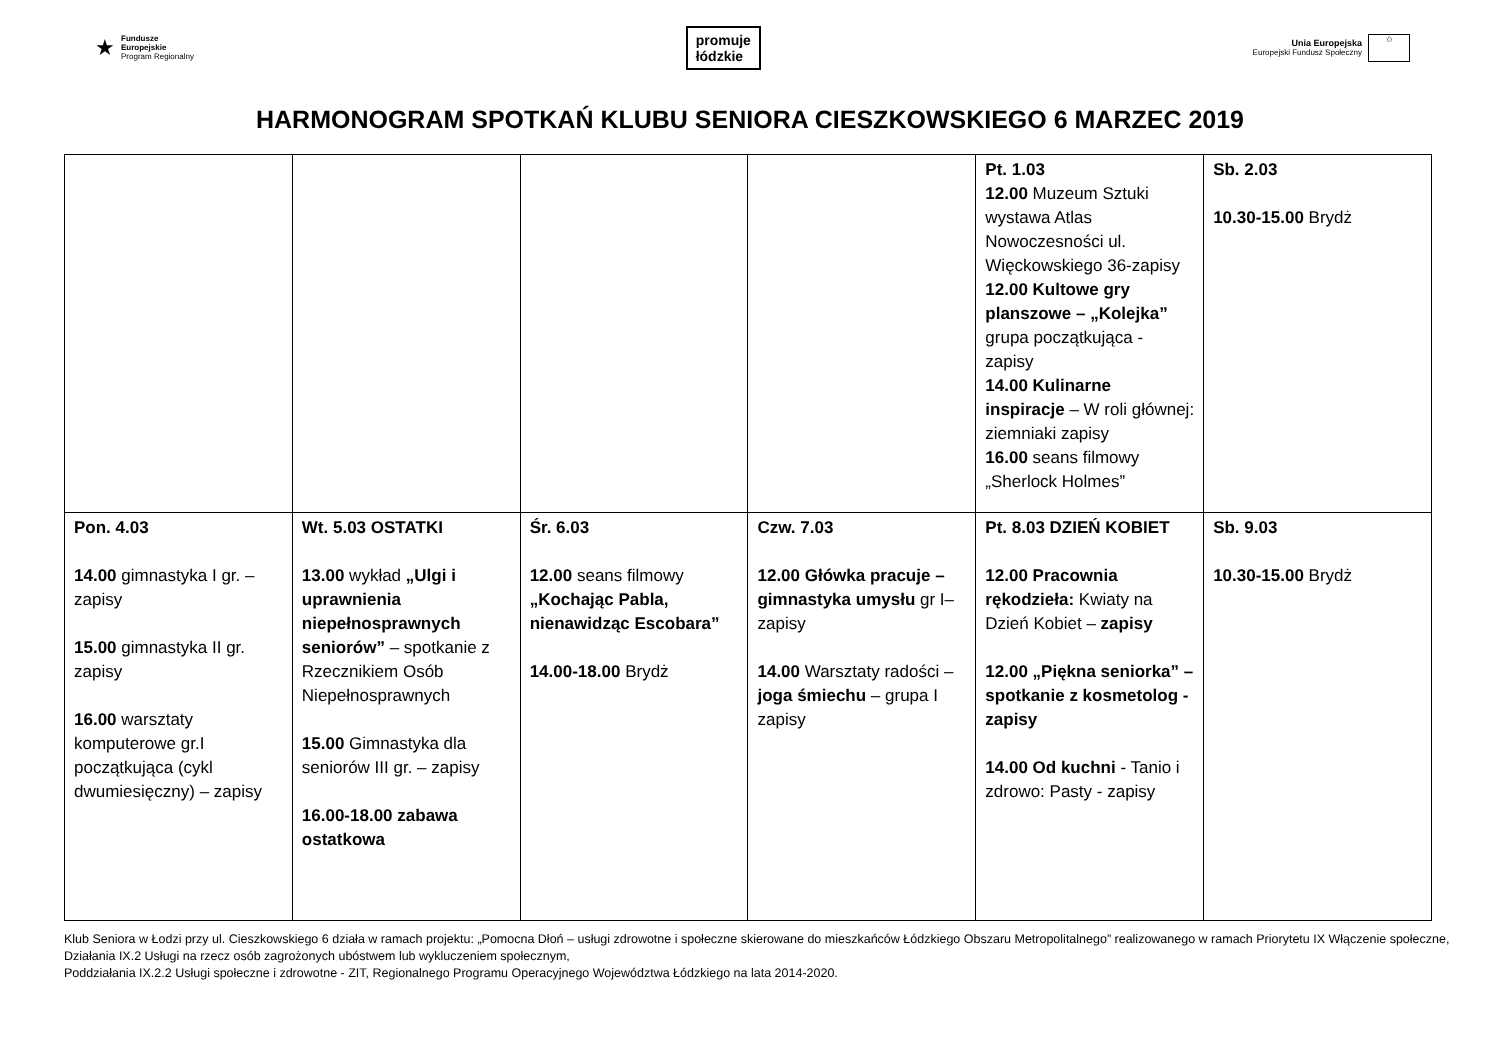★
Fundusze
Europejskie
Program Regionalny
promuje
łódzkie
Unia Europejska
Europejski Fundusz Społeczny
✩
HARMONOGRAM SPOTKAŃ KLUBU SENIORA CIESZKOWSKIEGO 6 MARZEC 2019
| | | | | Pt. 1.03 12.00 Muzeum Sztuki wystawa Atlas Nowoczesności ul. Więckowskiego 36-zapisy 12.00 Kultowe gry planszowe – „Kolejka” grupa początkująca - zapisy 14.00 Kulinarne inspiracje – W roli głównej: ziemniaki zapisy 16.00 seans filmowy „Sherlock Holmes” | Sb. 2.03 10.30-15.00 Brydż |
| Pon. 4.03 14.00 gimnastyka I gr. – zapisy 15.00 gimnastyka II gr. zapisy 16.00 warsztaty komputerowe gr.I początkująca (cykl dwumiesięczny) – zapisy | Wt. 5.03 OSTATKI 13.00 wykład „Ulgi i uprawnienia niepełnosprawnych seniorów” – spotkanie z Rzecznikiem Osób Niepełnosprawnych 15.00 Gimnastyka dla seniorów III gr. – zapisy 16.00-18.00 zabawa ostatkowa | Śr. 6.03 12.00 seans filmowy „Kochając Pabla, nienawidząc Escobara” 14.00-18.00 Brydż | Czw. 7.03 12.00 Główka pracuje – gimnastyka umysłu gr I– zapisy 14.00 Warsztaty radości – joga śmiechu – grupa I zapisy | Pt. 8.03 DZIEŃ KOBIET 12.00 Pracownia rękodzieła: Kwiaty na Dzień Kobiet – zapisy 12.00 „Piękna seniorka” – spotkanie z kosmetolog - zapisy 14.00 Od kuchni - Tanio i zdrowo: Pasty - zapisy | Sb. 9.03 10.30-15.00 Brydż |
Klub Seniora w Łodzi przy ul. Cieszkowskiego 6 działa w ramach projektu: „Pomocna Dłoń – usługi zdrowotne i społeczne skierowane do mieszkańców Łódzkiego Obszaru Metropolitalnego” realizowanego w ramach Priorytetu IX Włączenie społeczne, Działania IX.2 Usługi na rzecz osób zagrożonych ubóstwem lub wykluczeniem społecznym,
Poddziałania IX.2.2 Usługi społeczne i zdrowotne - ZIT, Regionalnego Programu Operacyjnego Województwa Łódzkiego na lata 2014-2020.